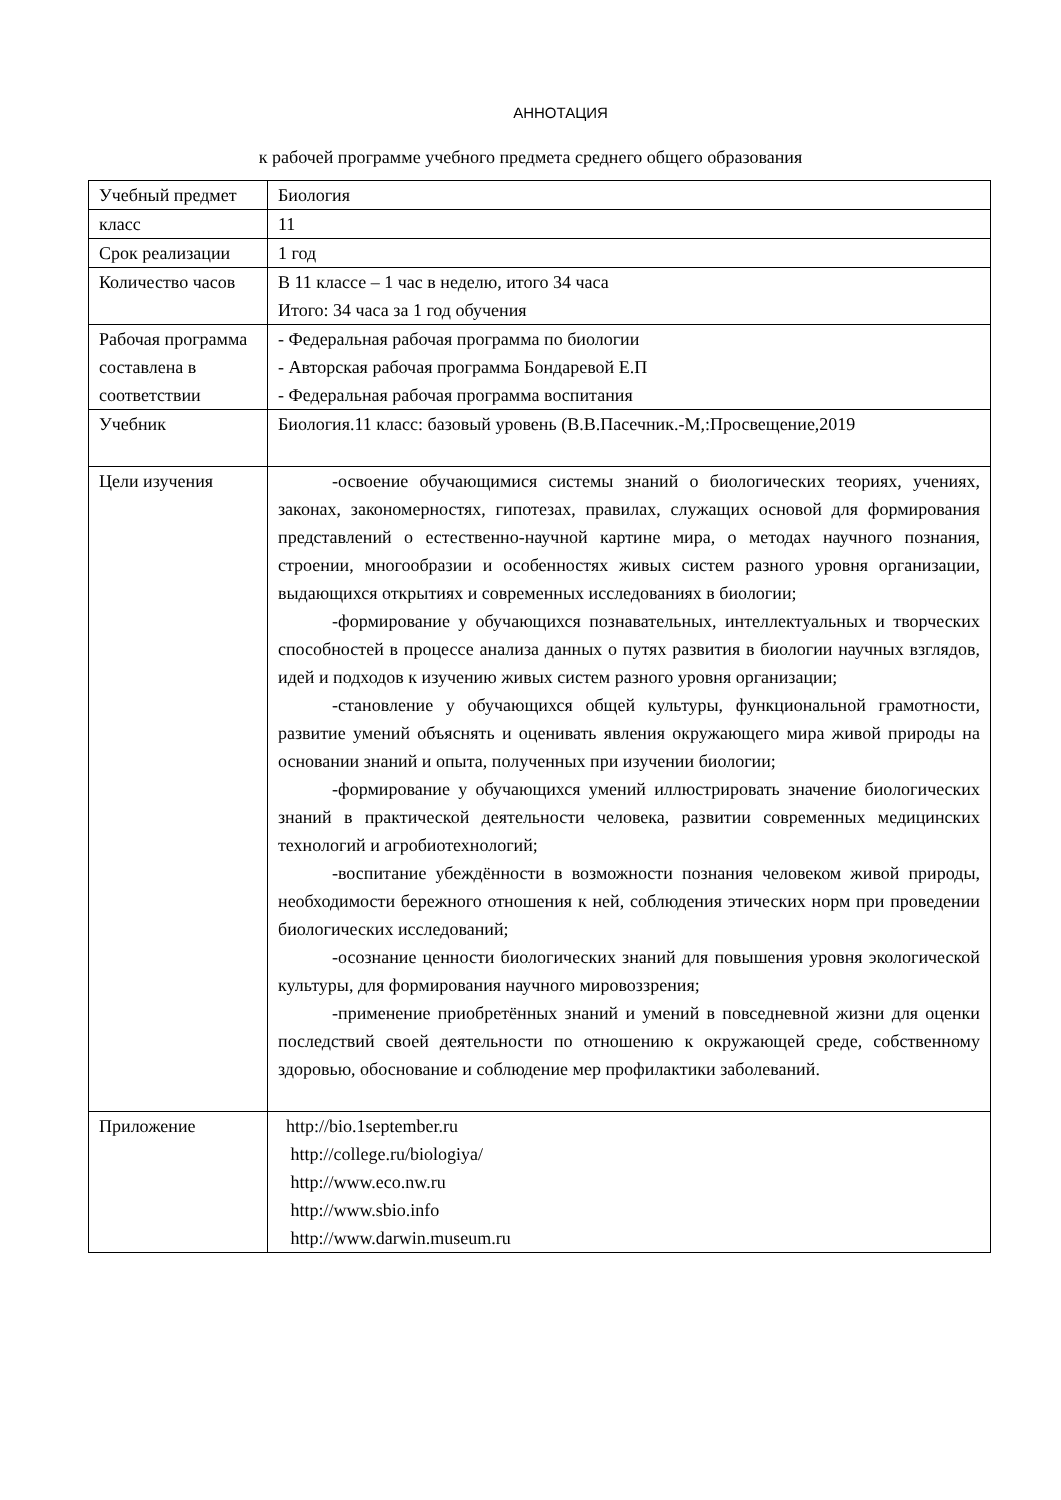АННОТАЦИЯ
к рабочей программе учебного предмета среднего общего образования
| Учебный предмет | Биология |
| класс | 11 |
| Срок реализации | 1 год |
| Количество часов | В 11 классе – 1 час в неделю, итого 34 часа Итого: 34 часа за 1 год обучения |
| Рабочая программа составлена в соответствии | - Федеральная рабочая программа по биологии - Авторская рабочая программа Бондаревой Е.П - Федеральная рабочая программа воспитания |
| Учебник | Биология.11 класс: базовый уровень (В.В.Пасечник.-М,:Просвещение,2019 |
| Цели изучения | -освоение обучающимися системы знаний о биологических теориях, учениях, законах, закономерностях, гипотезах, правилах, служащих основой для формирования представлений о естественно-научной картине мира, о методах научного познания, строении, многообразии и особенностях живых систем разного уровня организации, выдающихся открытиях и современных исследованиях в биологии; -формирование у обучающихся познавательных, интеллектуальных и творческих способностей в процессе анализа данных о путях развития в биологии научных взглядов, идей и подходов к изучению живых систем разного уровня организации; -становление у обучающихся общей культуры, функциональной грамотности, развитие умений объяснять и оценивать явления окружающего мира живой природы на основании знаний и опыта, полученных при изучении биологии; -формирование у обучающихся умений иллюстрировать значение биологических знаний в практической деятельности человека, развитии современных медицинских технологий и агробиотехнологий; -воспитание убеждённости в возможности познания человеком живой природы, необходимости бережного отношения к ней, соблюдения этических норм при проведении биологических исследований; -осознание ценности биологических знаний для повышения уровня экологической культуры, для формирования научного мировоззрения; -применение приобретённых знаний и умений в повседневной жизни для оценки последствий своей деятельности по отношению к окружающей среде, собственному здоровью, обоснование и соблюдение мер профилактики заболеваний. |
| Приложение | http://bio.1september.ru http://college.ru/biologiya/ http://www.eco.nw.ru http://www.sbio.info http://www.darwin.museum.ru |